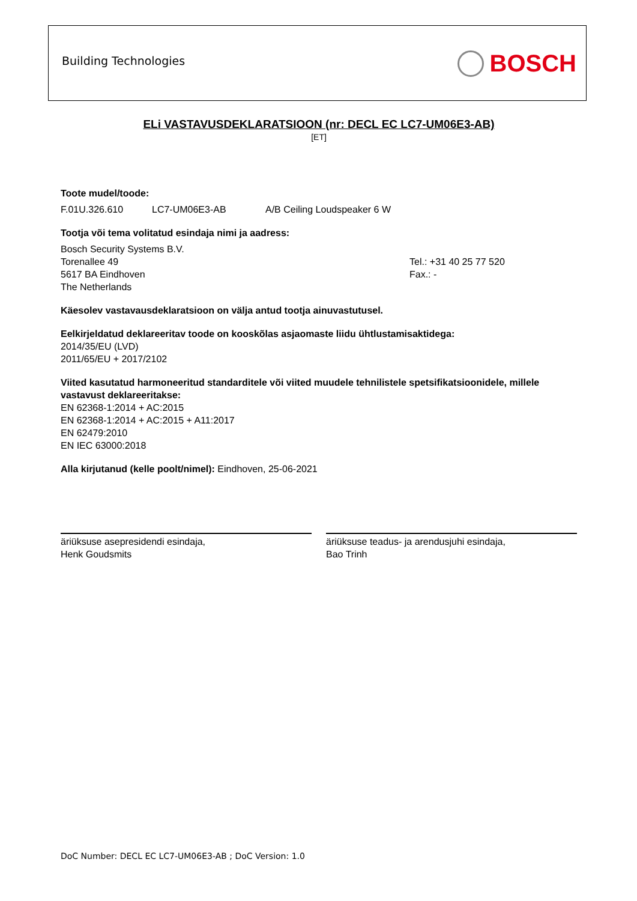Building Technologies BOSCH
ELi VASTAVUSDEKLARATSIOON (nr: DECL EC LC7-UM06E3-AB)
[ET]
Toote mudel/toode:
F.01U.326.610 LC7-UM06E3-AB A/B Ceiling Loudspeaker 6 W
Tootja või tema volitatud esindaja nimi ja aadress:
Bosch Security Systems B.V.
Torenallee 49
5617 BA Eindhoven
The Netherlands
Tel.: +31 40 25 77 520
Fax.: -
Käesolev vastavausdeklaratsioon on välja antud tootja ainuvastutusel.
Eelkirjeldatud deklareeritav toode on kooskõlas asjaomaste liidu ühtlustamisaktidega:
2014/35/EU (LVD)
2011/65/EU + 2017/2102
Viited kasutatud harmoneeritud standarditele või viited muudele tehnilistele spetsifikatsioonidele, millele vastavust deklareeritakse:
EN 62368-1:2014 + AC:2015
EN 62368-1:2014 + AC:2015 + A11:2017
EN 62479:2010
EN IEC 63000:2018
Alla kirjutanud (kelle poolt/nimel): Eindhoven, 25-06-2021
äriüksuse asepresidendi esindaja,
Henk Goudsmits
äriüksuse teadus- ja arendusjuhi esindaja,
Bao Trinh
DoC Number: DECL EC LC7-UM06E3-AB ; DoC Version: 1.0